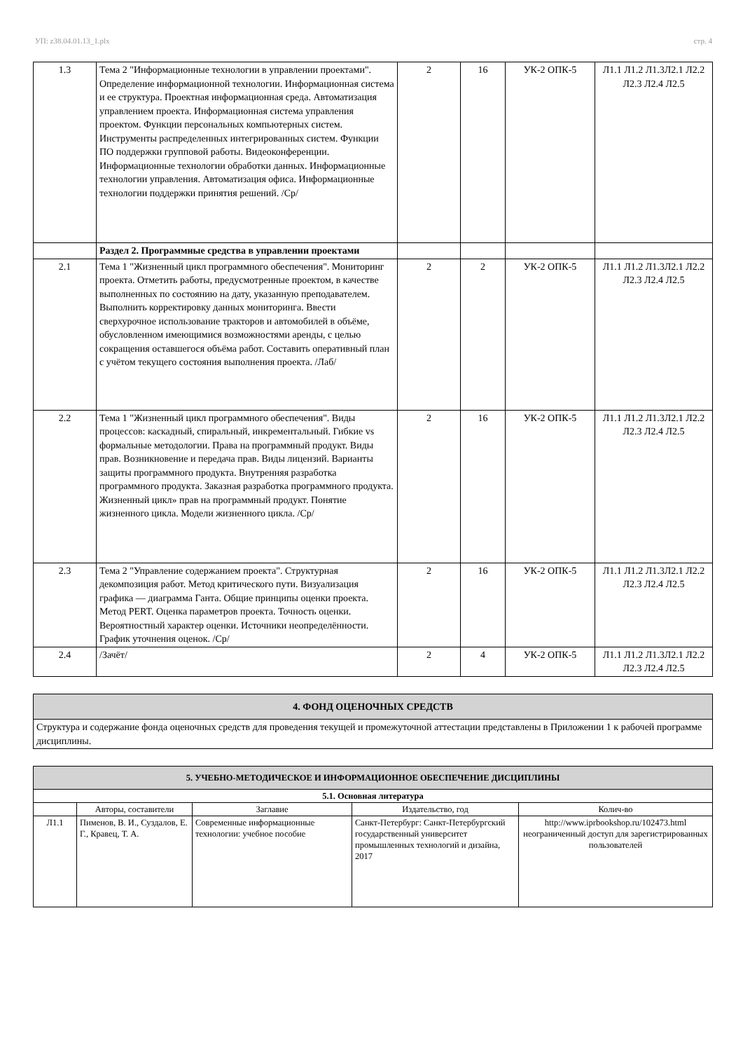УП: z38.04.01.13_1.plx стр. 4
| 1.3 | Тема 2 "Информационные технологии в управлении проектами". Определение информационной технологии. Информационная система и ее структура. Проектная информационная среда. Автоматизация управлением проекта. Информационная система управления проектом. Функции персональных компьютерных систем. Инструменты распределенных интегрированных систем. Функции ПО поддержки групповой работы. Видеоконференции. Информационные технологии обработки данных. Информационные технологии управления. Автоматизация офиса. Информационные технологии поддержки принятия решений. /Ср/ | 2 | 16 | УК-2 ОПК-5 | Л1.1 Л1.2 Л1.3Л2.1 Л2.2 Л2.3 Л2.4 Л2.5 |
| | Раздел 2. Программные средства в управлении проектами | | | | |
| 2.1 | Тема 1 "Жизненный цикл программного обеспечения". Мониторинг проекта. Отметить работы, предусмотренные проектом, в качестве выполненных по состоянию на дату, указанную преподавателем. Выполнить корректировку данных мониторинга. Ввести сверхурочное использование тракторов и автомобилей в объёме, обусловленном имеющимися возможностями аренды, с целью сокращения оставшегося объёма работ. Составить оперативный план с учётом текущего состояния выполнения проекта. /Лаб/ | 2 | 2 | УК-2 ОПК-5 | Л1.1 Л1.2 Л1.3Л2.1 Л2.2 Л2.3 Л2.4 Л2.5 |
| 2.2 | Тема 1 "Жизненный цикл программного обеспечения". Виды процессов: каскадный, спиральный, инкрементальный. Гибкие vs формальные методологии. Права на программный продукт. Виды прав. Возникновение и передача прав. Виды лицензий. Варианты защиты программного продукта. Внутренняя разработка программного продукта. Заказная разработка программного продукта. Жизненный цикл» прав на программный продукт. Понятие жизненного цикла. Модели жизненного цикла. /Ср/ | 2 | 16 | УК-2 ОПК-5 | Л1.1 Л1.2 Л1.3Л2.1 Л2.2 Л2.3 Л2.4 Л2.5 |
| 2.3 | Тема 2 "Управление содержанием проекта". Структурная декомпозиция работ. Метод критического пути. Визуализация графика — диаграмма Ганта. Общие принципы оценки проекта. Метод PERT. Оценка параметров проекта. Точность оценки. Вероятностный характер оценки. Источники неопределённости. График уточнения оценок. /Ср/ | 2 | 16 | УК-2 ОПК-5 | Л1.1 Л1.2 Л1.3Л2.1 Л2.2 Л2.3 Л2.4 Л2.5 |
| 2.4 | /Зачёт/ | 2 | 4 | УК-2 ОПК-5 | Л1.1 Л1.2 Л1.3Л2.1 Л2.2 Л2.3 Л2.4 Л2.5 |
| 4. ФОНД ОЦЕНОЧНЫХ СРЕДСТВ |
| Структура и содержание фонда оценочных средств для проведения текущей и промежуточной аттестации представлены в Приложении 1 к рабочей программе дисциплины. |
| 5. УЧЕБНО-МЕТОДИЧЕСКОЕ И ИНФОРМАЦИОННОЕ ОБЕСПЕЧЕНИЕ ДИСЦИПЛИНЫ | | | | |
| 5.1. Основная литература | | | | |
| | Авторы, составители | Заглавие | Издательство, год | Колич-во |
| Л1.1 | Пименов, В. И., Суздалов, Е. Г., Кравец, Т. А. | Современные информационные технологии: учебное пособие | Санкт-Петербург: Санкт-Петербургский государственный университет промышленных технологий и дизайна, 2017 | http://www.iprbookshop.ru/102473.html неограниченный доступ для зарегистрированных пользователей |